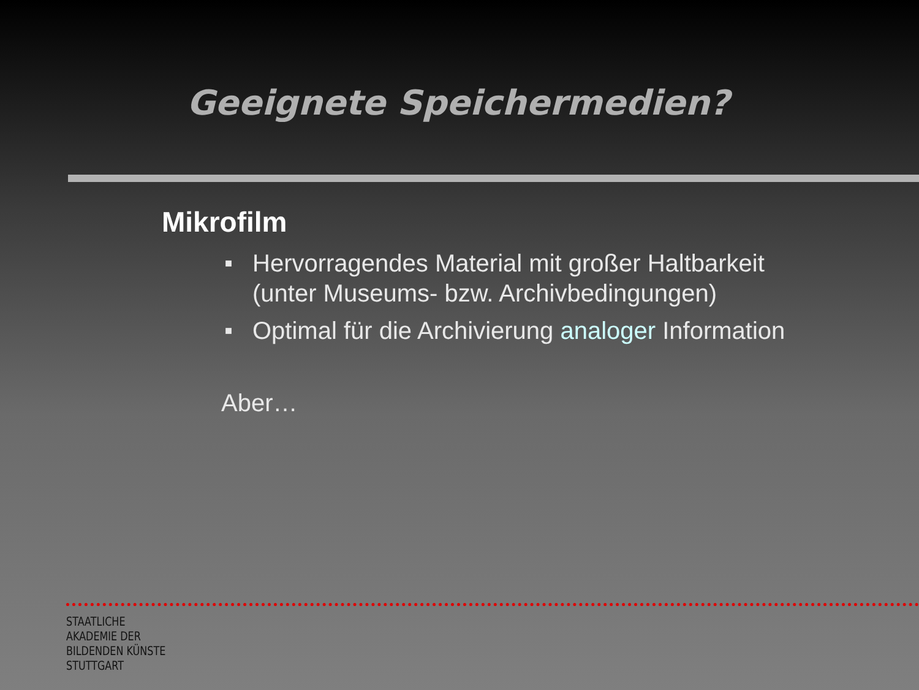Geeignete Speichermedien?
Mikrofilm
■ Hervorragendes Material mit großer Haltbarkeit
(unter Museums- bzw. Archivbedingungen)
■ Optimal für die Archivierung analoger Information
Aber…
STAATLICHE
AKADEMIE DER
BILDENDEN KÜNSTE
STUTTGART